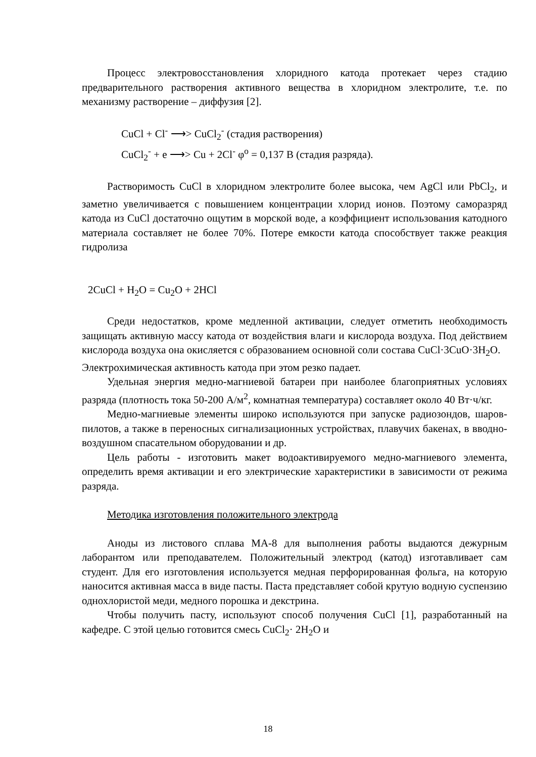Процесс электровосстановления хлоридного катода протекает через стадию предварительного растворения активного вещества в хлоридном электролите, т.е. по механизму растворение – диффузия [2].
CuCl + Cl<sup>-</sup> ⟶> CuCl<sub>2</sub><sup>-</sup> (стадия растворения)
CuCl<sub>2</sub><sup>-</sup> + e ⟶> Cu + 2Cl<sup>-</sup> φ<sup>o</sup> = 0,137 В (стадия разряда).
Растворимость CuCl в хлоридном электролите более высока, чем AgCl или PbCl<sub>2</sub>, и заметно увеличивается с повышением концентрации хлорид ионов. Поэтому саморазряд катода из CuCl достаточно ощутим в морской воде, а коэффициент использования катодного материала составляет не более 70%. Потере емкости катода способствует также реакция гидролиза
2CuCl + H<sub>2</sub>O = Cu<sub>2</sub>O + 2HCl
Среди недостатков, кроме медленной активации, следует отметить необходимость защищать активную массу катода от воздействия влаги и кислорода воздуха. Под действием кислорода воздуха она окисляется с образованием основной соли состава CuCl·3CuO·3H<sub>2</sub>O.
Электрохимическая активность катода при этом резко падает.
Удельная энергия медно-магниевой батареи при наиболее благоприятных условиях разряда (плотность тока 50-200 А/м<sup>2</sup>, комнатная температура) составляет около 40 Вт·ч/кг.
Медно-магниевые элементы широко используются при запуске радиозондов, шаров-пилотов, а также в переносных сигнализационных устройствах, плавучих бакенах, в вводно-воздушном спасательном оборудовании и др.
Цель работы - изготовить макет водоактивируемого медно-магниевого элемента, определить время активации и его электрические характеристики в зависимости от режима разряда.
Методика изготовления положительного электрода
Аноды из листового сплава МА-8 для выполнения работы выдаются дежурным лаборантом или преподавателем. Положительный электрод (катод) изготавливает сам студент. Для его изготовления используется медная перфорированная фольга, на которую наносится активная масса в виде пасты. Паста представляет собой крутую водную суспензию однохлористой меди, медного порошка и декстрина.
Чтобы получить пасту, используют способ получения CuCl [1], разработанный на кафедре. С этой целью готовится смесь CuCl<sub>2</sub>· 2H<sub>2</sub>O и
18